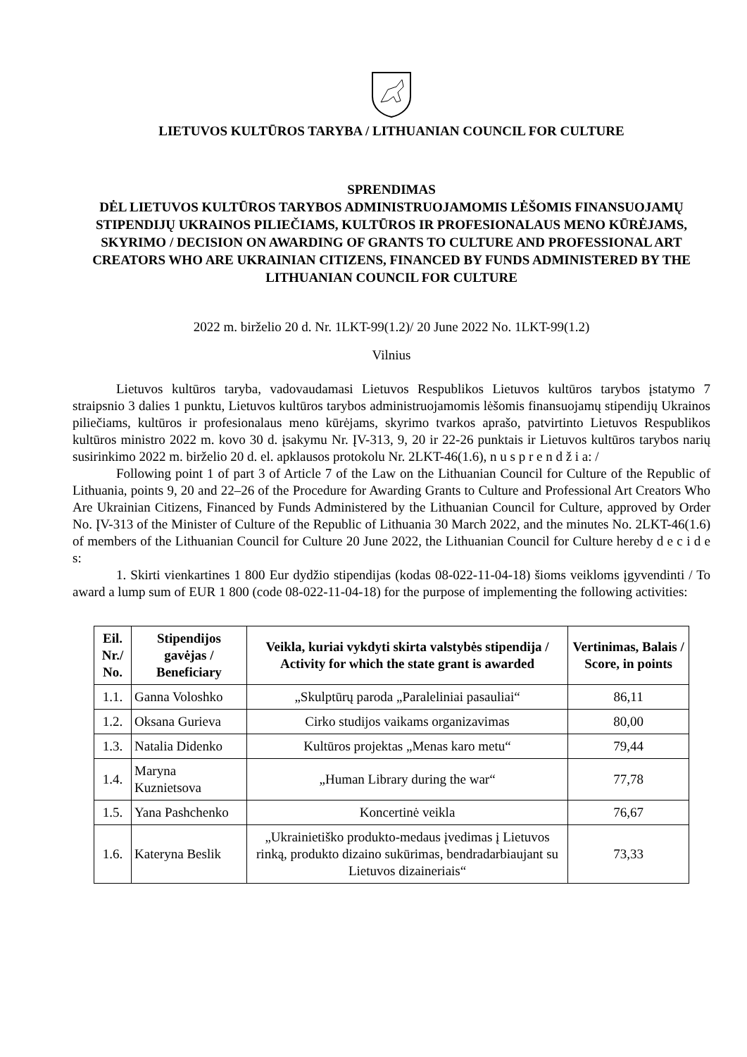LIETUVOS KULTŪROS TARYBA / LITHUANIAN COUNCIL FOR CULTURE
SPRENDIMAS
DĖL LIETUVOS KULTŪROS TARYBOS ADMINISTRUOJAMOMIS LĖŠOMIS FINANSUOJAMŲ STIPENDIJŲ UKRAINOS PILIEČIAMS, KULTŪROS IR PROFESIONALAUS MENO KŪRĖJAMS, SKYRIMO / DECISION ON AWARDING OF GRANTS TO CULTURE AND PROFESSIONAL ART CREATORS WHO ARE UKRAINIAN CITIZENS, FINANCED BY FUNDS ADMINISTERED BY THE LITHUANIAN COUNCIL FOR CULTURE
2022 m. birželio 20 d. Nr. 1LKT-99(1.2)/ 20 June 2022 No. 1LKT-99(1.2)
Vilnius
Lietuvos kultūros taryba, vadovaudamasi Lietuvos Respublikos Lietuvos kultūros tarybos įstatymo 7 straipsnio 3 dalies 1 punktu, Lietuvos kultūros tarybos administruojamomis lėšomis finansuojamų stipendijų Ukrainos piliečiams, kultūros ir profesionalaus meno kūrėjams, skyrimo tvarkos aprašo, patvirtinto Lietuvos Respublikos kultūros ministro 2022 m. kovo 30 d. įsakymu Nr. ĮV-313, 9, 20 ir 22-26 punktais ir Lietuvos kultūros tarybos narių susirinkimo 2022 m. birželio 20 d. el. apklausos protokolu Nr. 2LKT-46(1.6), n u s p r e n d ž i a: /
Following point 1 of part 3 of Article 7 of the Law on the Lithuanian Council for Culture of the Republic of Lithuania, points 9, 20 and 22–26 of the Procedure for Awarding Grants to Culture and Professional Art Creators Who Are Ukrainian Citizens, Financed by Funds Administered by the Lithuanian Council for Culture, approved by Order No. ĮV-313 of the Minister of Culture of the Republic of Lithuania 30 March 2022, and the minutes No. 2LKT-46(1.6) of members of the Lithuanian Council for Culture 20 June 2022, the Lithuanian Council for Culture hereby d e c i d e s:
1. Skirti vienkartines 1 800 Eur dydžio stipendijas (kodas 08-022-11-04-18) šioms veikloms įgyvendinti / To award a lump sum of EUR 1 800 (code 08-022-11-04-18) for the purpose of implementing the following activities:
| Eil. Nr./ No. | Stipendijos gavėjas / Beneficiary | Veikla, kuriai vykdyti skirta valstybės stipendija / Activity for which the state grant is awarded | Vertinimas, Balais / Score, in points |
| --- | --- | --- | --- |
| 1.1. | Ganna Voloshko | „Skulptūrų paroda „Paraleliniai pasauliai“ | 86,11 |
| 1.2. | Oksana Gurieva | Cirko studijos vaikams organizavimas | 80,00 |
| 1.3. | Natalia Didenko | Kultūros projektas „Menas karo metu“ | 79,44 |
| 1.4. | Maryna Kuznietsova | „Human Library during the war“ | 77,78 |
| 1.5. | Yana Pashchenko | Koncertinė veikla | 76,67 |
| 1.6. | Kateryna Beslik | „Ukrainietiško produkto-medaus įvedimas į Lietuvos rinką, produkto dizaino sukūrimas, bendradarbiaujant su Lietuvos dizaineriais“ | 73,33 |